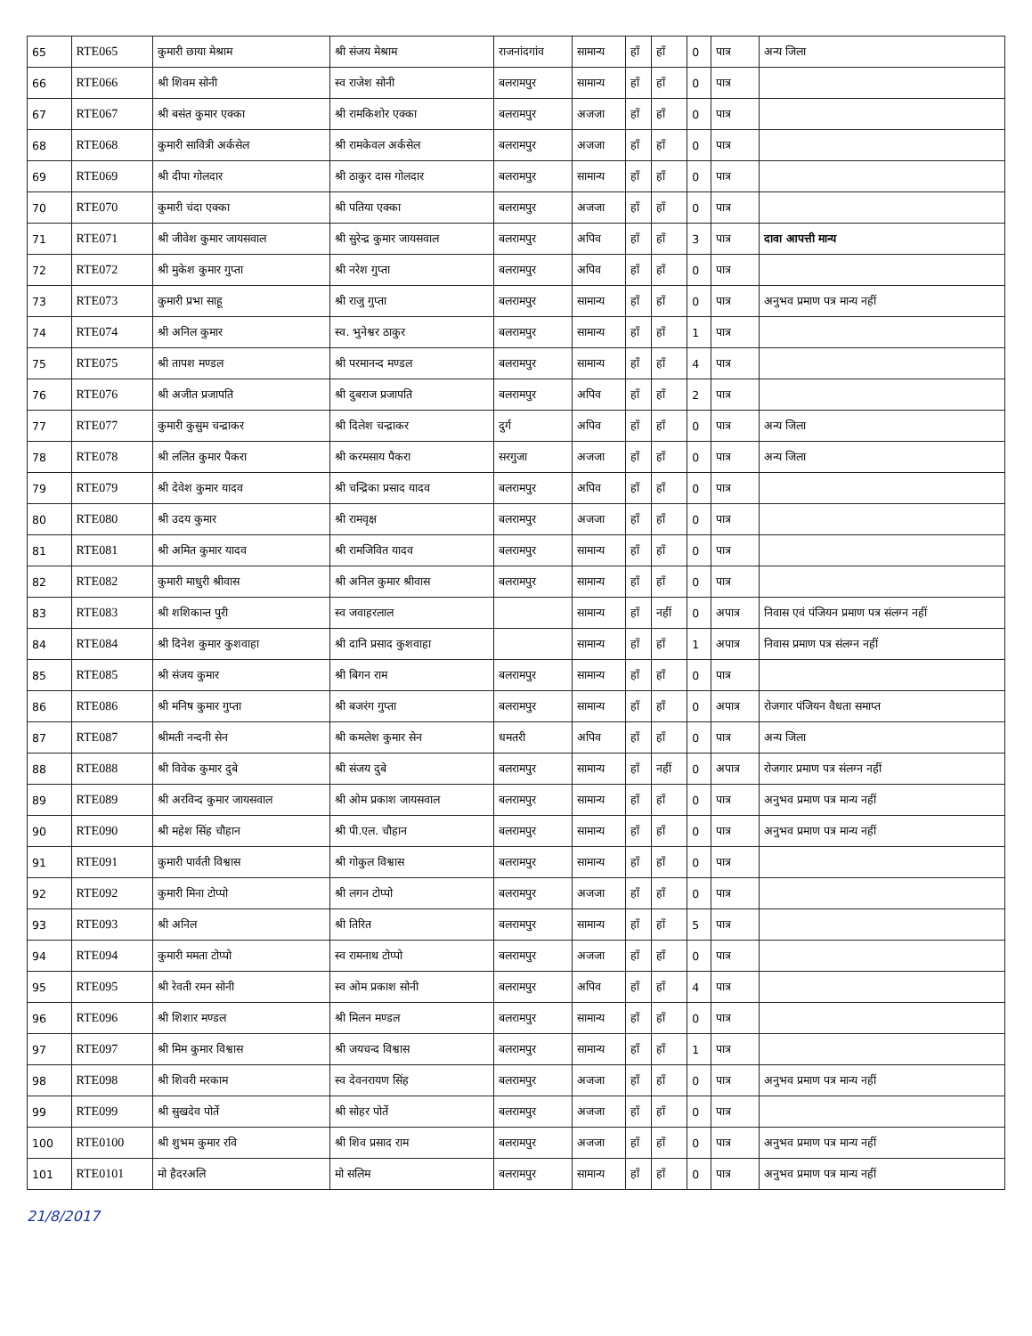| 65 | RTE065 | कुमारी छाया मेश्राम | श्री संजय मेश्राम | राजनांदगांव | सामान्य | हाँ | हाँ | 0 | पात्र | अन्य जिला |
| 66 | RTE066 | श्री शिवम सोनी | स्व राजेश सोनी | बलरामपुर | सामान्य | हाँ | हाँ | 0 | पात्र | |
| 67 | RTE067 | श्री बसंत कुमार एक्का | श्री रामकिशोर एक्का | बलरामपुर | अजजा | हाँ | हाँ | 0 | पात्र | |
| 68 | RTE068 | कुमारी सावित्री अर्कसेल | श्री रामकेवल अर्कसेल | बलरामपुर | अजजा | हाँ | हाँ | 0 | पात्र | |
| 69 | RTE069 | श्री दीपा गोलदार | श्री ठाकुर दास गोलदार | बलरामपुर | सामान्य | हाँ | हाँ | 0 | पात्र | |
| 70 | RTE070 | कुमारी चंदा एक्का | श्री पतिया एक्का | बलरामपुर | अजजा | हाँ | हाँ | 0 | पात्र | |
| 71 | RTE071 | श्री जीवेश कुमार जायसवाल | श्री सुरेन्द्र कुमार जायसवाल | बलरामपुर | अपिव | हाँ | हाँ | 3 | पात्र | दावा आपत्ती मान्य |
| 72 | RTE072 | श्री मुकेश कुमार गुप्ता | श्री नरेश गुप्ता | बलरामपुर | अपिव | हाँ | हाँ | 0 | पात्र | |
| 73 | RTE073 | कुमारी प्रभा साहू | श्री राजु गुप्ता | बलरामपुर | सामान्य | हाँ | हाँ | 0 | पात्र | अनुभव प्रमाण पत्र मान्य नहीं |
| 74 | RTE074 | श्री अनिल कुमार | स्व. भुनेश्वर ठाकुर | बलरामपुर | सामान्य | हाँ | हाँ | 1 | पात्र | |
| 75 | RTE075 | श्री तापश मण्डल | श्री परमानन्द मण्डल | बलरामपुर | सामान्य | हाँ | हाँ | 4 | पात्र | |
| 76 | RTE076 | श्री अजीत प्रजापति | श्री दुबराज प्रजापति | बलरामपुर | अपिव | हाँ | हाँ | 2 | पात्र | |
| 77 | RTE077 | कुमारी कुसुम चन्द्राकर | श्री दिलेश चन्द्राकर | दुर्ग | अपिव | हाँ | हाँ | 0 | पात्र | अन्य जिला |
| 78 | RTE078 | श्री ललित कुमार पैकरा | श्री करमसाय पैकरा | सरगुजा | अजजा | हाँ | हाँ | 0 | पात्र | अन्य जिला |
| 79 | RTE079 | श्री देवेश कुमार यादव | श्री चन्द्रिका प्रसाद यादव | बलरामपुर | अपिव | हाँ | हाँ | 0 | पात्र | |
| 80 | RTE080 | श्री उदय कुमार | श्री रामवृक्ष | बलरामपुर | अजजा | हाँ | हाँ | 0 | पात्र | |
| 81 | RTE081 | श्री अमित कुमार यादव | श्री रामजिवित यादव | बलरामपुर | सामान्य | हाँ | हाँ | 0 | पात्र | |
| 82 | RTE082 | कुमारी माधुरी श्रीवास | श्री अनिल कुमार श्रीवास | बलरामपुर | सामान्य | हाँ | हाँ | 0 | पात्र | |
| 83 | RTE083 | श्री शशिकान्त पुरी | स्व जवाहरलाल | | सामान्य | हाँ | नहीं | 0 | अपात्र | निवास एवं पंजियन प्रमाण पत्र संलग्न नहीं |
| 84 | RTE084 | श्री दिनेश कुमार कुशवाहा | श्री दानि प्रसाद कुशवाहा | | सामान्य | हाँ | हाँ | 1 | अपात्र | निवास प्रमाण पत्र संलग्न नहीं |
| 85 | RTE085 | श्री संजय कुमार | श्री बिगन राम | बलरामपुर | सामान्य | हाँ | हाँ | 0 | पात्र | |
| 86 | RTE086 | श्री मनिष कुमार गुप्ता | श्री बजरंग गुप्ता | बलरामपुर | सामान्य | हाँ | हाँ | 0 | अपात्र | रोजगार पंजियन वैधता समाप्त |
| 87 | RTE087 | श्रीमती नन्दनी सेन | श्री कमलेश कुमार सेन | धमतरी | अपिव | हाँ | हाँ | 0 | पात्र | अन्य जिला |
| 88 | RTE088 | श्री विवेक कुमार दुबे | श्री संजय दुबे | बलरामपुर | सामान्य | हाँ | नहीं | 0 | अपात्र | रोजगार प्रमाण पत्र संलग्न नहीं |
| 89 | RTE089 | श्री अरविन्द कुमार जायसवाल | श्री ओम प्रकाश जायसवाल | बलरामपुर | सामान्य | हाँ | हाँ | 0 | पात्र | अनुभव प्रमाण पत्र मान्य नहीं |
| 90 | RTE090 | श्री महेश सिंह चौहान | श्री पी.एल. चौहान | बलरामपुर | सामान्य | हाँ | हाँ | 0 | पात्र | अनुभव प्रमाण पत्र मान्य नहीं |
| 91 | RTE091 | कुमारी पार्वती विश्वास | श्री गोकुल विश्वास | बलरामपुर | सामान्य | हाँ | हाँ | 0 | पात्र | |
| 92 | RTE092 | कुमारी मिना टोप्पो | श्री लगन टोप्पो | बलरामपुर | अजजा | हाँ | हाँ | 0 | पात्र | |
| 93 | RTE093 | श्री अनिल | श्री तिरित | बलरामपुर | सामान्य | हाँ | हाँ | 5 | पात्र | |
| 94 | RTE094 | कुमारी ममता टोप्पो | स्व रामनाथ टोप्पो | बलरामपुर | अजजा | हाँ | हाँ | 0 | पात्र | |
| 95 | RTE095 | श्री रेवती रमन सोनी | स्व ओम प्रकाश सोनी | बलरामपुर | अपिव | हाँ | हाँ | 4 | पात्र | |
| 96 | RTE096 | श्री शिशार मण्डल | श्री मिलन मण्डल | बलरामपुर | सामान्य | हाँ | हाँ | 0 | पात्र | |
| 97 | RTE097 | श्री मिम कुमार विश्वास | श्री जयचन्द विश्वास | बलरामपुर | सामान्य | हाँ | हाँ | 1 | पात्र | |
| 98 | RTE098 | श्री शिवरी मरकाम | स्व देवनरायण सिंह | बलरामपुर | अजजा | हाँ | हाँ | 0 | पात्र | अनुभव प्रमाण पत्र मान्य नहीं |
| 99 | RTE099 | श्री सुखदेव पोर्ते | श्री सोहर पोर्ते | बलरामपुर | अजजा | हाँ | हाँ | 0 | पात्र | |
| 100 | RTE0100 | श्री शुभम कुमार रवि | श्री शिव प्रसाद राम | बलरामपुर | अजजा | हाँ | हाँ | 0 | पात्र | अनुभव प्रमाण पत्र मान्य नहीं |
| 101 | RTE0101 | मो हैदरअलि | मो सलिम | बलरामपुर | सामान्य | हाँ | हाँ | 0 | पात्र | अनुभव प्रमाण पत्र मान्य नहीं |
21/8/2017